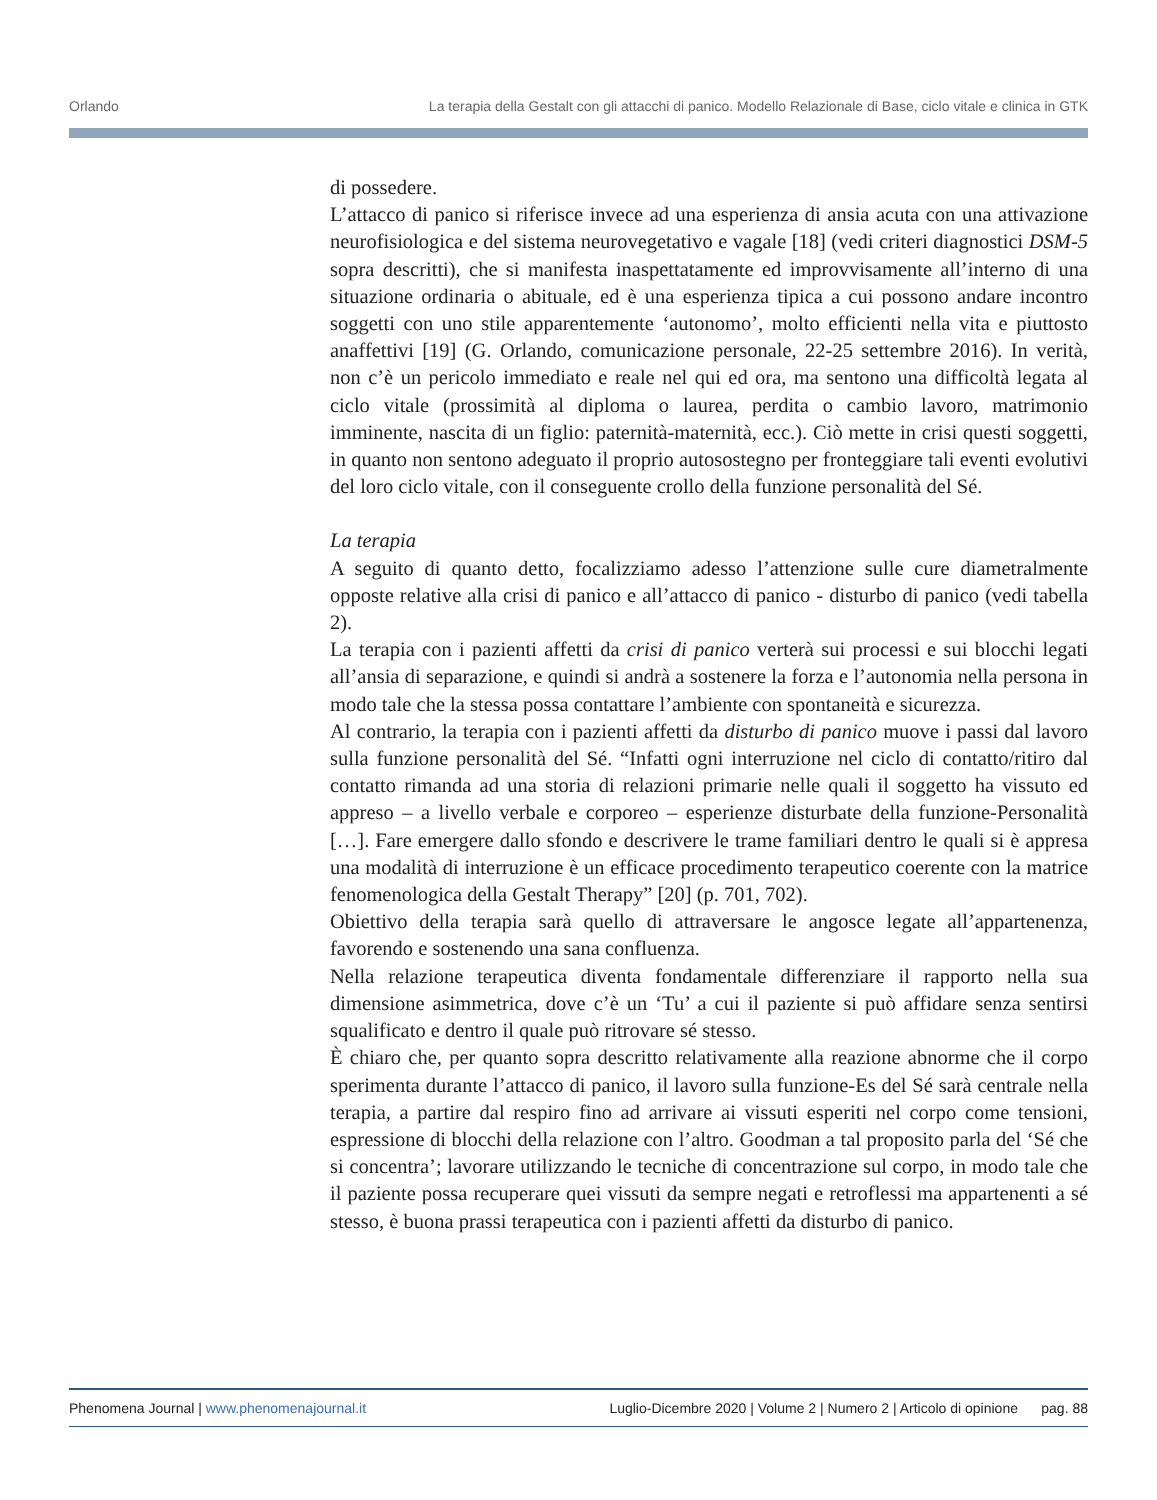Orlando La terapia della Gestalt con gli attacchi di panico. Modello Relazionale di Base, ciclo vitale e clinica in GTK
di possedere.
L’attacco di panico si riferisce invece ad una esperienza di ansia acuta con una attivazione neurofisiologica e del sistema neurovegetativo e vagale [18] (vedi criteri diagnostici DSM-5 sopra descritti), che si manifesta inaspettatamente ed improvvisamente all’interno di una situazione ordinaria o abituale, ed è una esperienza tipica a cui possono andare incontro soggetti con uno stile apparentemente ‘autonomo’, molto efficienti nella vita e piuttosto anaffettivi [19] (G. Orlando, comunicazione personale, 22-25 settembre 2016). In verità, non c’è un pericolo immediato e reale nel qui ed ora, ma sentono una difficoltà legata al ciclo vitale (prossimità al diploma o laurea, perdita o cambio lavoro, matrimonio imminente, nascita di un figlio: paternità-maternità, ecc.). Ciò mette in crisi questi soggetti, in quanto non sentono adeguato il proprio autosostegno per fronteggiare tali eventi evolutivi del loro ciclo vitale, con il conseguente crollo della funzione personalità del Sé.
La terapia
A seguito di quanto detto, focalizziamo adesso l’attenzione sulle cure diametralmente opposte relative alla crisi di panico e all’attacco di panico - disturbo di panico (vedi tabella 2).
La terapia con i pazienti affetti da crisi di panico verterà sui processi e sui blocchi legati all’ansia di separazione, e quindi si andrà a sostenere la forza e l’autonomia nella persona in modo tale che la stessa possa contattare l’ambiente con spontaneità e sicurezza.
Al contrario, la terapia con i pazienti affetti da disturbo di panico muove i passi dal lavoro sulla funzione personalità del Sé. “Infatti ogni interruzione nel ciclo di contatto/ritiro dal contatto rimanda ad una storia di relazioni primarie nelle quali il soggetto ha vissuto ed appreso – a livello verbale e corporeo – esperienze disturbate della funzione-Personalità […]. Fare emergere dallo sfondo e descrivere le trame familiari dentro le quali si è appresa una modalità di interruzione è un efficace procedimento terapeutico coerente con la matrice fenomenologica della Gestalt Therapy” [20] (p. 701, 702).
Obiettivo della terapia sarà quello di attraversare le angosce legate all’appartenenza, favorendo e sostenendo una sana confluenza.
Nella relazione terapeutica diventa fondamentale differenziare il rapporto nella sua dimensione asimmetrica, dove c’è un ‘Tu’ a cui il paziente si può affidare senza sentirsi squalificato e dentro il quale può ritrovare sé stesso.
È chiaro che, per quanto sopra descritto relativamente alla reazione abnorme che il corpo sperimenta durante l’attacco di panico, il lavoro sulla funzione-Es del Sé sarà centrale nella terapia, a partire dal respiro fino ad arrivare ai vissuti esperiti nel corpo come tensioni, espressione di blocchi della relazione con l’altro. Goodman a tal proposito parla del ‘Sé che si concentra’; lavorare utilizzando le tecniche di concentrazione sul corpo, in modo tale che il paziente possa recuperare quei vissuti da sempre negati e retroflessi ma appartenenti a sé stesso, è buona prassi terapeutica con i pazienti affetti da disturbo di panico.
Phenomena Journal | www.phenomenajournal.it Luglio-Dicembre 2020 | Volume 2 | Numero 2 | Articolo di opinione pag. 88